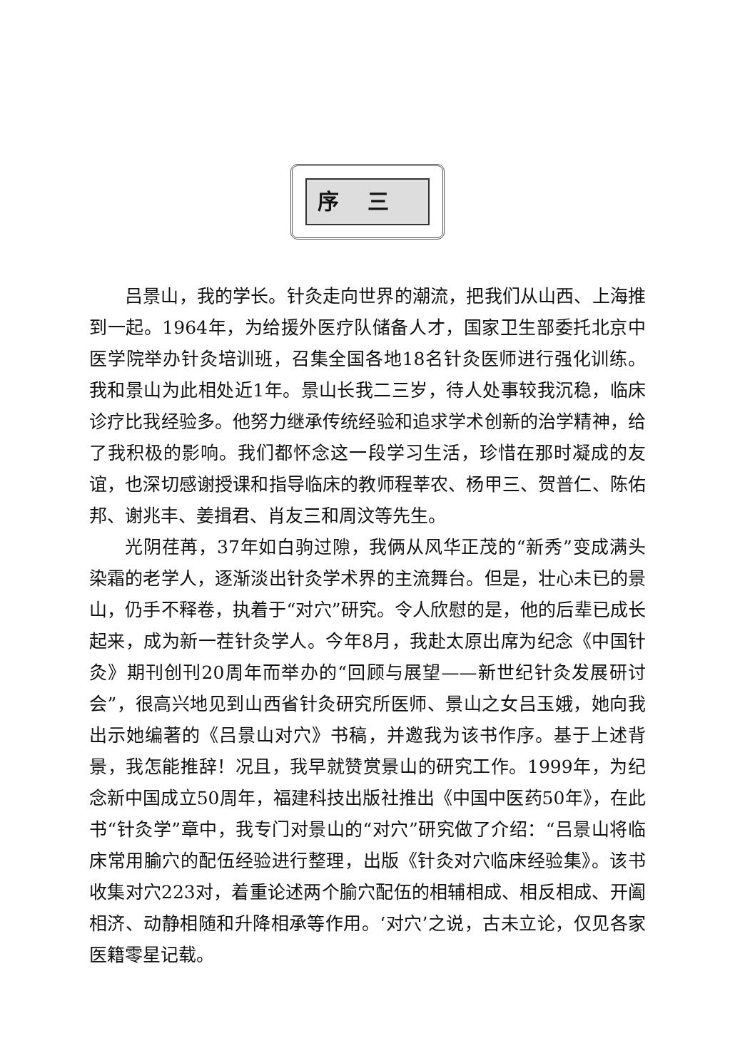序三
吕景山，我的学长。针灸走向世界的潮流，把我们从山西、上海推到一起。1964年，为给援外医疗队储备人才，国家卫生部委托北京中医学院举办针灸培训班，召集全国各地18名针灸医师进行强化训练。我和景山为此相处近1年。景山长我二三岁，待人处事较我沉稳，临床诊疗比我经验多。他努力继承传统经验和追求学术创新的治学精神，给了我积极的影响。我们都怀念这一段学习生活，珍惜在那时凝成的友谊，也深切感谢授课和指导临床的教师程莘农、杨甲三、贺普仁、陈佑邦、谢兆丰、姜揖君、肖友三和周汶等先生。
光阴荏苒，37年如白驹过隙，我俩从风华正茂的“新秀”变成满头染霜的老学人，逐渐淡出针灸学术界的主流舞台。但是，壮心未已的景山，仍手不释卷，执着于“对穴”研究。令人欣慰的是，他的后辈已成长起来，成为新一茬针灸学人。今年8月，我赴太原出席为纪念《中国针灸》期刊创刊20周年而举办的“回顾与展望——新世纪针灸发展研讨会”，很高兴地见到山西省针灸研究所医师、景山之女吕玉娥，她向我出示她编著的《吕景山对穴》书稿，并邀我为该书作序。基于上述背景，我怎能推辞！况且，我早就赞赏景山的研究工作。1999年，为纪念新中国成立50周年，福建科技出版社推出《中国中医药50年》，在此书“针灸学”章中，我专门对景山的“对穴”研究做了介绍：“吕景山将临床常用腧穴的配伍经验进行整理，出版《针灸对穴临床经验集》。该书收集对穴223对，着重论述两个腧穴配伍的相辅相成、相反相成、开阖相济、动静相随和升降相承等作用。‘对穴’之说，古未立论，仅见各家医籍零星记载。